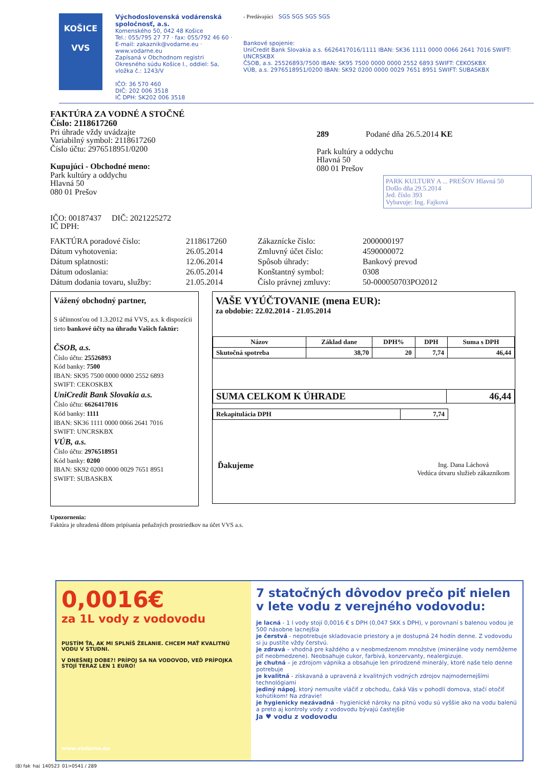KOŠICE
VVS
Východoslovenská vodárenská spoločnosť, a.s.
Komenského 50, 042 48 Košice
Tel.: 055/795 27 77 · fax: 055/792 46 60 · E-mail: zakaznik@vodarne.eu · www.vodarne.eu
Zapísaná v Obchodnom registri Okresného súdu Košice I., oddiel: Sa, vložka č.: 1243/V
IČO: 36 570 460
DIČ: 202 006 3518
IČ DPH: SK202 006 3518
- Predávajúci SGS SGS SGS SGS
Bankové spojenie:
UniCredit Bank Slovakia a.s. 6626417016/1111 IBAN: SK36 1111 0000 0066 2641 7016 SWIFT: UNCRSKBX
ČSOB, a.s. 25526893/7500 IBAN: SK95 7500 0000 0000 2552 6893 SWIFT: CEKOSKBX
VÚB, a.s. 2976518951/0200 IBAN: SK92 0200 0000 0029 7651 8951 SWIFT: SUBASKBX
FAKTÚRA ZA VODNÉ A STOČNÉ
Číslo: 2118617260
Pri úhrade vždy uvádzajte
Variabilný symbol: 2118617260
Číslo účtu: 2976518951/0200
Kupujúci - Obchodné meno:
Park kultúry a oddychu
Hlavná 50
080 01 Prešov
IČO: 00187437 DIČ: 2021225272
IČ DPH:
289 Podané dňa 26.5.2014 KE
Park kultúry a oddychu
Hlavná 50
080 01 Prešov
PARK KULTURY A ... PREŠOV Hlavná 50
Došlo dňa 29.5.2014
Jed. číslo 393
Vybavuje: Ing. Fajková
| FAKTÚRA poradové číslo: | 2118617260 | Zákaznícke číslo: | 2000000197 |
| Dátum vyhotovenia: | 26.05.2014 | Zmluvný účet číslo: | 4590000072 |
| Dátum splatnosti: | 12.06.2014 | Spôsob úhrady: | Bankový prevod |
| Dátum odoslania: | 26.05.2014 | Konštantný symbol: | 0308 |
| Dátum dodania tovaru, služby: | 21.05.2014 | Číslo právnej zmluvy: | 50-000050703PO2012 |
Vážený obchodný partner,
S účinnosťou od 1.3.2012 má VVS, a.s. k dispozícii tieto bankové účty na úhradu Vašich faktúr:
ČSOB, a.s.
Číslo účtu: 25526893
Kód banky: 7500
IBAN: SK95 7500 0000 0000 2552 6893
SWIFT: CEKOSKBX
UniCredit Bank Slovakia a.s.
Číslo účtu: 6626417016
Kód banky: 1111
IBAN: SK36 1111 0000 0066 2641 7016
SWIFT: UNCRSKBX
VÚB, a.s.
Číslo účtu: 2976518951
Kód banky: 0200
IBAN: SK92 0200 0000 0029 7651 8951
SWIFT: SUBASKBX
VAŠE VYÚČTOVANIE (mena EUR):
za obdobie: 22.02.2014 - 21.05.2014
| Názov | Základ dane | DPH% | DPH | Suma s DPH |
| --- | --- | --- | --- | --- |
| Skutočná spotreba | 38,70 | 20 | 7,74 | 46,44 |
| SUMA CELKOM K ÚHRADE | 46,44 |
| Rekapitulácia DPH | 7,74 |
Ďakujeme
Ing. Dana Láchová
Vedúca útvaru služieb zákazníkom
Upozornenia:
Faktúra je uhradená dňom pripísania peňažných prostriedkov na účet VVS a.s.
0,0016€
za 1L vody z vodovodu
PUSTÍM ŤA, AK MI SPLNÍŠ ŽELANIE. CHCEM MAŤ KVALITNÚ VODU V STUDNI.
V DNEŠNEJ DOBE?! PRÍPOJ SA NA VODOVOD, VEĎ PRÍPOJKA STOJÍ TERAZ LEN 1 EURO!
www.vodarne.eu
7 statočných dôvodov prečo piť nielen v lete vodu z verejného vodovodu:
je lacná - 1 l vody stojí 0,0016 € s DPH (0,047 SKK s DPH), v porovnaní s balenou vodou je 500 násobne lacnejšia
je čerstvá - nepotrebuje skladovacie priestory a je dostupná 24 hodín denne. Z vodovodu si ju pustíte vždy čerstvú.
je zdravá – vhodná pre každého a v neobmedzenom množstve (minerálne vody nemôžeme piť neobmedzene). Neobsahuje cukor, farbivá, konzervanty, nealergizuje.
je chutná – je zdrojom vápnika a obsahuje len prirodzené minerály, ktoré naše telo denne potrebuje
je kvalitná - získavaná a upravená z kvalitných vodných zdrojov najmodernejšími technológiami
jediný nápoj, ktorý nemusíte vláčiť z obchodu, čaká Vás v pohodlí domova, stačí otočiť kohútikom! Na zdravie!
je hygienicky nezávadná - hygienické nároky na pitnú vodu sú vyššie ako na vodu balenú a preto aj kontroly vody z vodovodu bývajú častejšie
Ja ♥ vodu z vodovodu
(8) fak_haj_140523_01>0541 / 289